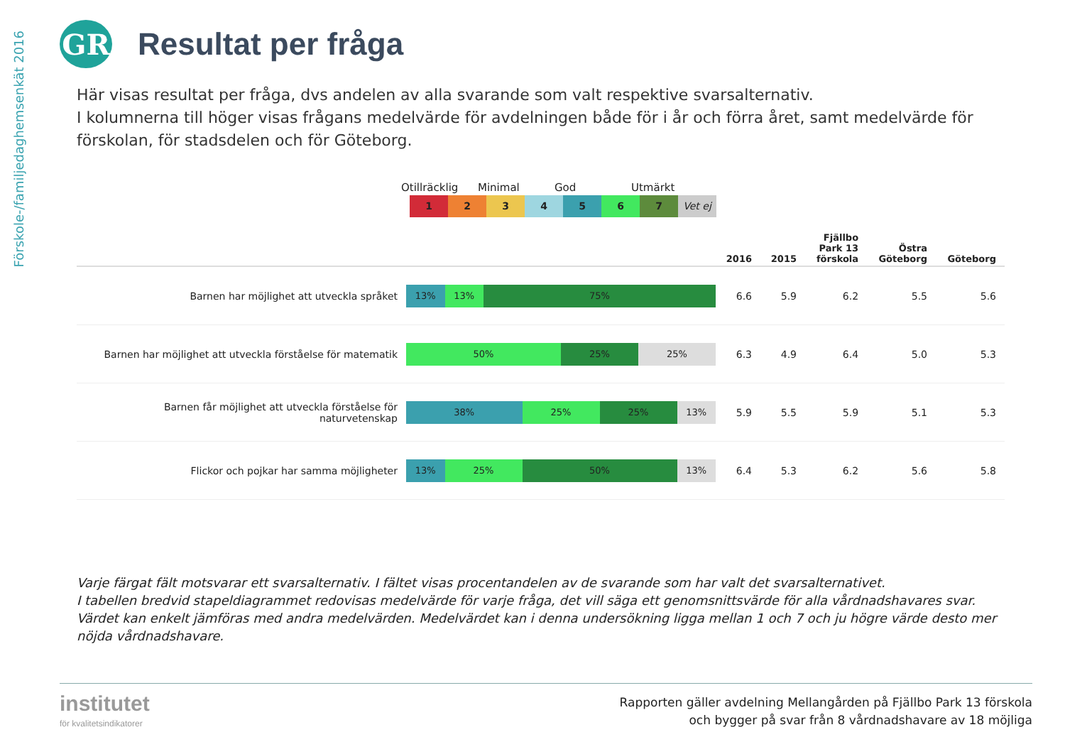Förskole-/familjedaghemsenkät 2016
GR
Resultat per fråga
Här visas resultat per fråga, dvs andelen av alla svarande som valt respektive svarsalternativ.
I kolumnerna till höger visas frågans medelvärde för avdelningen både för i år och förra året, samt medelvärde för förskolan, för stadsdelen och för Göteborg.
Otillräcklig Minimal God Utmärkt
1 2 3 4 5 6 7 Vet ej
| | | 2016 | 2015 | Fjällbo Park 13 förskola | Östra Göteborg | Göteborg |
| --- | --- | --- | --- | --- | --- | --- |
| Barnen har möjlighet att utveckla språket | 13% 13% 75% | 6.6 | 5.9 | 6.2 | 5.5 | 5.6 |
| Barnen har möjlighet att utveckla förståelse för matematik | 50% 25% 25% | 6.3 | 4.9 | 6.4 | 5.0 | 5.3 |
| Barnen får möjlighet att utveckla förståelse för naturvetenskap | 38% 25% 25% 13% | 5.9 | 5.5 | 5.9 | 5.1 | 5.3 |
| Flickor och pojkar har samma möjligheter | 13% 25% 50% 13% | 6.4 | 5.3 | 6.2 | 5.6 | 5.8 |
Varje färgat fält motsvarar ett svarsalternativ. I fältet visas procentandelen av de svarande som har valt det svarsalternativet.
I tabellen bredvid stapeldiagrammet redovisas medelvärde för varje fråga, det vill säga ett genomsnittsvärde för alla vårdnadshavares svar. Värdet kan enkelt jämföras med andra medelvärden. Medelvärdet kan i denna undersökning ligga mellan 1 och 7 och ju högre värde desto mer nöjda vårdnadshavare.
institutet
för kvalitetsindikatorer
Rapporten gäller avdelning Mellangården på Fjällbo Park 13 förskola
och bygger på svar från 8 vårdnadshavare av 18 möjliga